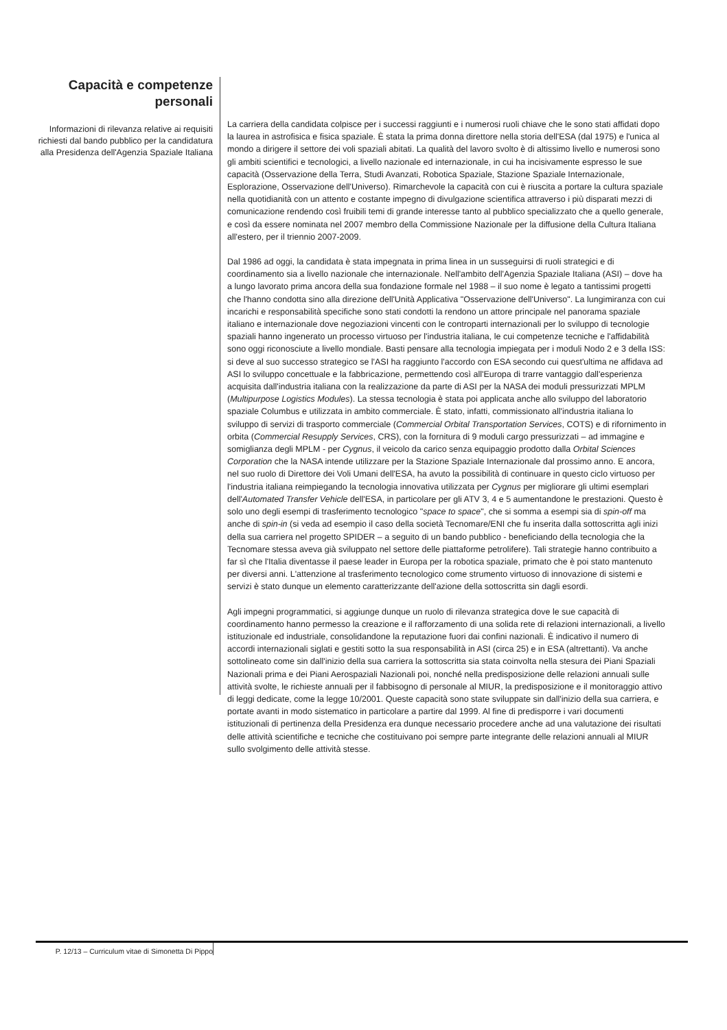Capacità e competenze
personali
Informazioni di rilevanza relative ai requisiti richiesti dal bando pubblico per la candidatura alla Presidenza dell'Agenzia Spaziale Italiana
La carriera della candidata colpisce per i successi raggiunti e i numerosi ruoli chiave che le sono stati affidati dopo la laurea in astrofisica e fisica spaziale. È stata la prima donna direttore nella storia dell'ESA (dal 1975) e l'unica al mondo a dirigere il settore dei voli spaziali abitati. La qualità del lavoro svolto è di altissimo livello e numerosi sono gli ambiti scientifici e tecnologici, a livello nazionale ed internazionale, in cui ha incisivamente espresso le sue capacità (Osservazione della Terra, Studi Avanzati, Robotica Spaziale, Stazione Spaziale Internazionale, Esplorazione, Osservazione dell'Universo). Rimarchevole la capacità con cui è riuscita a portare la cultura spaziale nella quotidianità con un attento e costante impegno di divulgazione scientifica attraverso i più disparati mezzi di comunicazione rendendo così fruibili temi di grande interesse tanto al pubblico specializzato che a quello generale, e così da essere nominata nel 2007 membro della Commissione Nazionale per la diffusione della Cultura Italiana all'estero, per il triennio 2007-2009.
Dal 1986 ad oggi, la candidata è stata impegnata in prima linea in un susseguirsi di ruoli strategici e di coordinamento sia a livello nazionale che internazionale. Nell'ambito dell'Agenzia Spaziale Italiana (ASI) – dove ha a lungo lavorato prima ancora della sua fondazione formale nel 1988 – il suo nome è legato a tantissimi progetti che l'hanno condotta sino alla direzione dell'Unità Applicativa "Osservazione dell'Universo". La lungimiranza con cui incarichi e responsabilità specifiche sono stati condotti la rendono un attore principale nel panorama spaziale italiano e internazionale dove negoziazioni vincenti con le controparti internazionali per lo sviluppo di tecnologie spaziali hanno ingenerato un processo virtuoso per l'industria italiana, le cui competenze tecniche e l'affidabilità sono oggi riconosciute a livello mondiale. Basti pensare alla tecnologia impiegata per i moduli Nodo 2 e 3 della ISS: si deve al suo successo strategico se l'ASI ha raggiunto l'accordo con ESA secondo cui quest'ultima ne affidava ad ASI lo sviluppo concettuale e la fabbricazione, permettendo così all'Europa di trarre vantaggio dall'esperienza acquisita dall'industria italiana con la realizzazione da parte di ASI per la NASA dei moduli pressurizzati MPLM (Multipurpose Logistics Modules). La stessa tecnologia è stata poi applicata anche allo sviluppo del laboratorio spaziale Columbus e utilizzata in ambito commerciale. È stato, infatti, commissionato all'industria italiana lo sviluppo di servizi di trasporto commerciale (Commercial Orbital Transportation Services, COTS) e di rifornimento in orbita (Commercial Resupply Services, CRS), con la fornitura di 9 moduli cargo pressurizzati – ad immagine e somiglianza degli MPLM - per Cygnus, il veicolo da carico senza equipaggio prodotto dalla Orbital Sciences Corporation che la NASA intende utilizzare per la Stazione Spaziale Internazionale dal prossimo anno. E ancora, nel suo ruolo di Direttore dei Voli Umani dell'ESA, ha avuto la possibilità di continuare in questo ciclo virtuoso per l'industria italiana reimpiegando la tecnologia innovativa utilizzata per Cygnus per migliorare gli ultimi esemplari dell'Automated Transfer Vehicle dell'ESA, in particolare per gli ATV 3, 4 e 5 aumentandone le prestazioni. Questo è solo uno degli esempi di trasferimento tecnologico "space to space", che si somma a esempi sia di spin-off ma anche di spin-in (si veda ad esempio il caso della società Tecnomare/ENI che fu inserita dalla sottoscritta agli inizi della sua carriera nel progetto SPIDER – a seguito di un bando pubblico - beneficiando della tecnologia che la Tecnomare stessa aveva già sviluppato nel settore delle piattaforme petrolifere). Tali strategie hanno contribuito a far sì che l'Italia diventasse il paese leader in Europa per la robotica spaziale, primato che è poi stato mantenuto per diversi anni. L'attenzione al trasferimento tecnologico come strumento virtuoso di innovazione di sistemi e servizi è stato dunque un elemento caratterizzante dell'azione della sottoscritta sin dagli esordi.
Agli impegni programmatici, si aggiunge dunque un ruolo di rilevanza strategica dove le sue capacità di coordinamento hanno permesso la creazione e il rafforzamento di una solida rete di relazioni internazionali, a livello istituzionale ed industriale, consolidandone la reputazione fuori dai confini nazionali. È indicativo il numero di accordi internazionali siglati e gestiti sotto la sua responsabilità in ASI (circa 25) e in ESA (altrettanti). Va anche sottolineato come sin dall'inizio della sua carriera la sottoscritta sia stata coinvolta nella stesura dei Piani Spaziali Nazionali prima e dei Piani Aerospaziali Nazionali poi, nonché nella predisposizione delle relazioni annuali sulle attività svolte, le richieste annuali per il fabbisogno di personale al MIUR, la predisposizione e il monitoraggio attivo di leggi dedicate, come la legge 10/2001. Queste capacità sono state sviluppate sin dall'inizio della sua carriera, e portate avanti in modo sistematico in particolare a partire dal 1999. Al fine di predisporre i vari documenti istituzionali di pertinenza della Presidenza era dunque necessario procedere anche ad una valutazione dei risultati delle attività scientifiche e tecniche che costituivano poi sempre parte integrante delle relazioni annuali al MIUR sullo svolgimento delle attività stesse.
P. 12/13 – Curriculum vitae di Simonetta Di Pippo